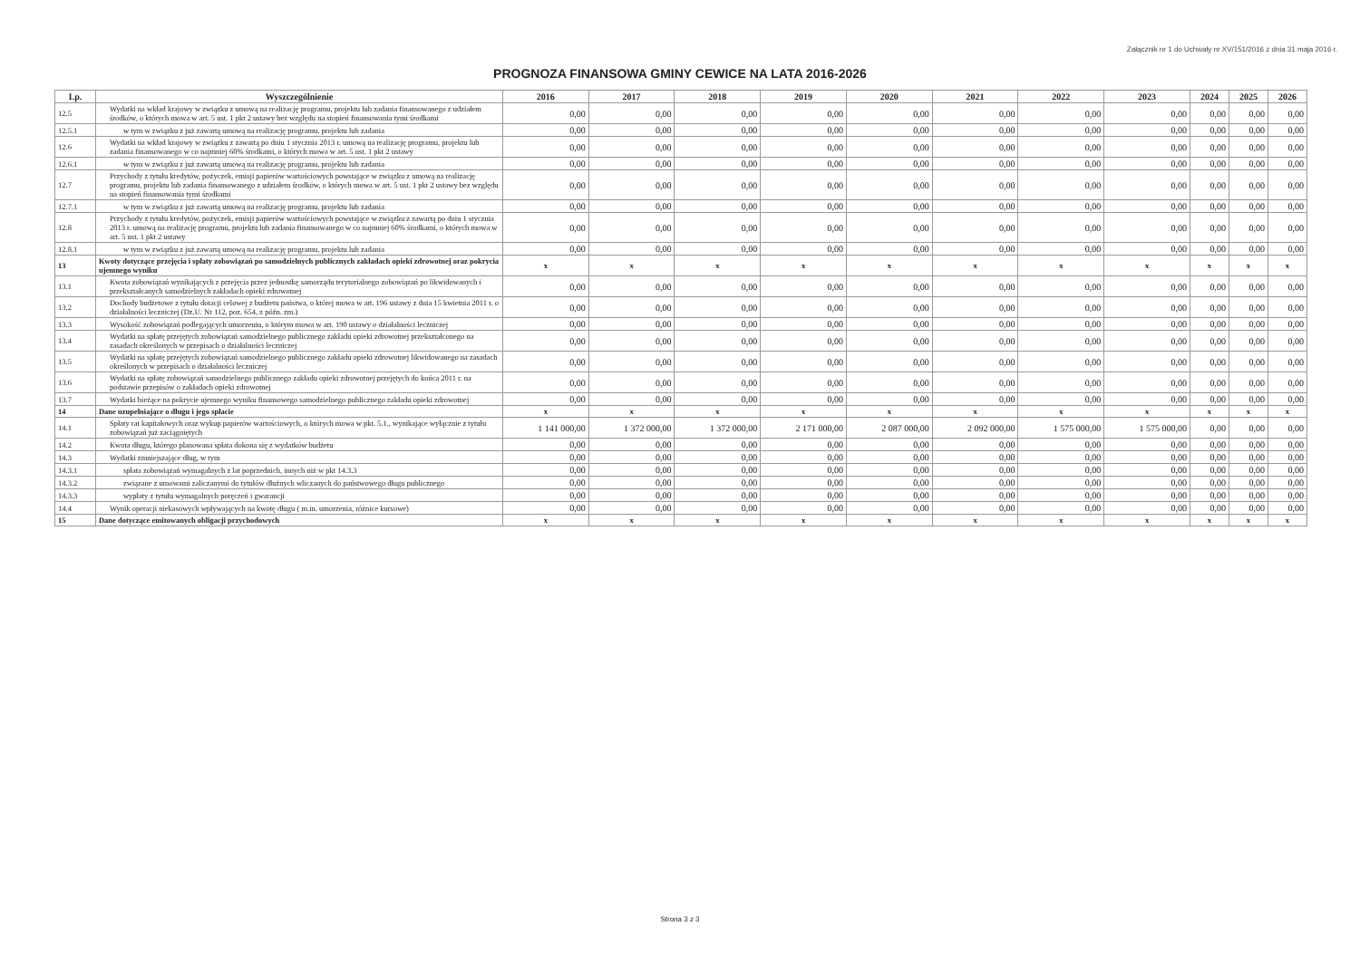Załącznik nr 1 do Uchwały nr XV/151/2016 z dnia 31 maja 2016 r.
PROGNOZA FINANSOWA GMINY CEWICE NA LATA 2016-2026
| Lp. | Wyszczególnienie | 2016 | 2017 | 2018 | 2019 | 2020 | 2021 | 2022 | 2023 | 2024 | 2025 | 2026 |
| --- | --- | --- | --- | --- | --- | --- | --- | --- | --- | --- | --- | --- |
| 12.5 | Wydatki na wkład krajowy w związku z umową na realizację programu, projektu lub zadania finansowanego z udziałem środków, o których mowa w art. 5 ust. 1 pkt 2 ustawy bez względu na stopień finansowania tymi środkami | 0,00 | 0,00 | 0,00 | 0,00 | 0,00 | 0,00 | 0,00 | 0,00 | 0,00 | 0,00 | 0,00 |
| 12.5.1 | w tym w związku z już zawartą umową na realizację programu, projektu lub zadania | 0,00 | 0,00 | 0,00 | 0,00 | 0,00 | 0,00 | 0,00 | 0,00 | 0,00 | 0,00 | 0,00 |
| 12.6 | Wydatki na wkład krajowy w związku z zawartą po dniu 1 stycznia 2013 r. umową na realizację programu, projektu lub zadania finansowanego w co najmniej 60% środkami, o których mowa w art. 5 ust. 1 pkt 2 ustawy | 0,00 | 0,00 | 0,00 | 0,00 | 0,00 | 0,00 | 0,00 | 0,00 | 0,00 | 0,00 | 0,00 |
| 12.6.1 | w tym w związku z już zawartą umową na realizację programu, projektu lub zadania | 0,00 | 0,00 | 0,00 | 0,00 | 0,00 | 0,00 | 0,00 | 0,00 | 0,00 | 0,00 | 0,00 |
| 12.7 | Przychody z tytułu kredytów, pożyczek, emisji papierów wartościowych powstające w związku z umową na realizację programu, projektu lub zadania finansowanego z udziałem środków, o których mowa w art. 5 ust. 1 pkt 2 ustawy bez względu na stopień finansowania tymi środkami | 0,00 | 0,00 | 0,00 | 0,00 | 0,00 | 0,00 | 0,00 | 0,00 | 0,00 | 0,00 | 0,00 |
| 12.7.1 | w tym w związku z już zawartą umową na realizację programu, projektu lub zadania | 0,00 | 0,00 | 0,00 | 0,00 | 0,00 | 0,00 | 0,00 | 0,00 | 0,00 | 0,00 | 0,00 |
| 12.8 | Przychody z tytułu kredytów, pożyczek, emisji papierów wartościowych powstające w związku z zawartą po dniu 1 stycznia 2013 r. umową na realizację programu, projektu lub zadania finansowanego w co najmniej 60% środkami, o których mowa w art. 5 ust. 1 pkt 2 ustawy | 0,00 | 0,00 | 0,00 | 0,00 | 0,00 | 0,00 | 0,00 | 0,00 | 0,00 | 0,00 | 0,00 |
| 12.8.1 | w tym w związku z już zawartą umową na realizację programu, projektu lub zadania | 0,00 | 0,00 | 0,00 | 0,00 | 0,00 | 0,00 | 0,00 | 0,00 | 0,00 | 0,00 | 0,00 |
| 13 | Kwoty dotyczące przejęcia i spłaty zobowiązań po samodzielnych publicznych zakładach opieki zdrowotnej oraz pokrycia ujemnego wyniku | x | x | x | x | x | x | x | x | x | x | x |
| 13.1 | Kwota zobowiązań wynikających z przejęcia przez jednostkę samorządu terytorialnego zobowiązań po likwidowanych i przekształcanych samodzielnych zakładach opieki zdrowotnej | 0,00 | 0,00 | 0,00 | 0,00 | 0,00 | 0,00 | 0,00 | 0,00 | 0,00 | 0,00 | 0,00 |
| 13.2 | Dochody budżetowe z tytułu dotacji celowej z budżetu państwa, o której mowa w art. 196 ustawy z dnia 15 kwietnia 2011 r. o działalności leczniczej (Dz.U. Nr 112, poz. 654, z późn. zm.) | 0,00 | 0,00 | 0,00 | 0,00 | 0,00 | 0,00 | 0,00 | 0,00 | 0,00 | 0,00 | 0,00 |
| 13.3 | Wysokość zobowiązań podlegających umorzeniu, o którym mowa w art. 190 ustawy o działalności leczniczej | 0,00 | 0,00 | 0,00 | 0,00 | 0,00 | 0,00 | 0,00 | 0,00 | 0,00 | 0,00 | 0,00 |
| 13.4 | Wydatki na spłatę przejętych zobowiązań samodzielnego publicznego zakładu opieki zdrowotnej przekształconego na zasadach określonych w przepisach o działalności leczniczej | 0,00 | 0,00 | 0,00 | 0,00 | 0,00 | 0,00 | 0,00 | 0,00 | 0,00 | 0,00 | 0,00 |
| 13.5 | Wydatki na spłatę przejętych zobowiązań samodzielnego publicznego zakładu opieki zdrowotnej likwidowanego na zasadach określonych w przepisach o działalności leczniczej | 0,00 | 0,00 | 0,00 | 0,00 | 0,00 | 0,00 | 0,00 | 0,00 | 0,00 | 0,00 | 0,00 |
| 13.6 | Wydatki na spłatę zobowiązań samodzielnego publicznego zakładu opieki zdrowotnej przejętych do końca 2011 r. na podstawie przepisów o zakładach opieki zdrowotnej | 0,00 | 0,00 | 0,00 | 0,00 | 0,00 | 0,00 | 0,00 | 0,00 | 0,00 | 0,00 | 0,00 |
| 13.7 | Wydatki bieżące na pokrycie ujemnego wyniku finansowego samodzielnego publicznego zakładu opieki zdrowotnej | 0,00 | 0,00 | 0,00 | 0,00 | 0,00 | 0,00 | 0,00 | 0,00 | 0,00 | 0,00 | 0,00 |
| 14 | Dane uzupełniające o długu i jego spłacie | x | x | x | x | x | x | x | x | x | x | x |
| 14.1 | Spłaty rat kapitałowych oraz wykup papierów wartościowych, o których mowa w pkt. 5.1., wynikające wyłącznie z tytułu zobowiązań już zaciągniętych | 1 141 000,00 | 1 372 000,00 | 1 372 000,00 | 2 171 000,00 | 2 087 000,00 | 2 092 000,00 | 1 575 000,00 | 1 575 000,00 | 0,00 | 0,00 | 0,00 |
| 14.2 | Kwota długu, którego planowana spłata dokona się z wydatków budżetu | 0,00 | 0,00 | 0,00 | 0,00 | 0,00 | 0,00 | 0,00 | 0,00 | 0,00 | 0,00 | 0,00 |
| 14.3 | Wydatki zmniejszające dług, w tym | 0,00 | 0,00 | 0,00 | 0,00 | 0,00 | 0,00 | 0,00 | 0,00 | 0,00 | 0,00 | 0,00 |
| 14.3.1 | spłata zobowiązań wymagalnych z lat poprzednich, innych niż w pkt 14.3.3 | 0,00 | 0,00 | 0,00 | 0,00 | 0,00 | 0,00 | 0,00 | 0,00 | 0,00 | 0,00 | 0,00 |
| 14.3.2 | związane z umowami zaliczanymi do tytułów dłużnych wliczanych do państwowego długu publicznego | 0,00 | 0,00 | 0,00 | 0,00 | 0,00 | 0,00 | 0,00 | 0,00 | 0,00 | 0,00 | 0,00 |
| 14.3.3 | wypłaty z tytułu wymagalnych poręczeń i gwarancji | 0,00 | 0,00 | 0,00 | 0,00 | 0,00 | 0,00 | 0,00 | 0,00 | 0,00 | 0,00 | 0,00 |
| 14.4 | Wynik operacji niekasowych wpływających na kwotę długu ( m.in. umorzenia, różnice kursowe) | 0,00 | 0,00 | 0,00 | 0,00 | 0,00 | 0,00 | 0,00 | 0,00 | 0,00 | 0,00 | 0,00 |
| 15 | Dane dotyczące emitowanych obligacji przychodowych | x | x | x | x | x | x | x | x | x | x | x |
Strona 3 z 3